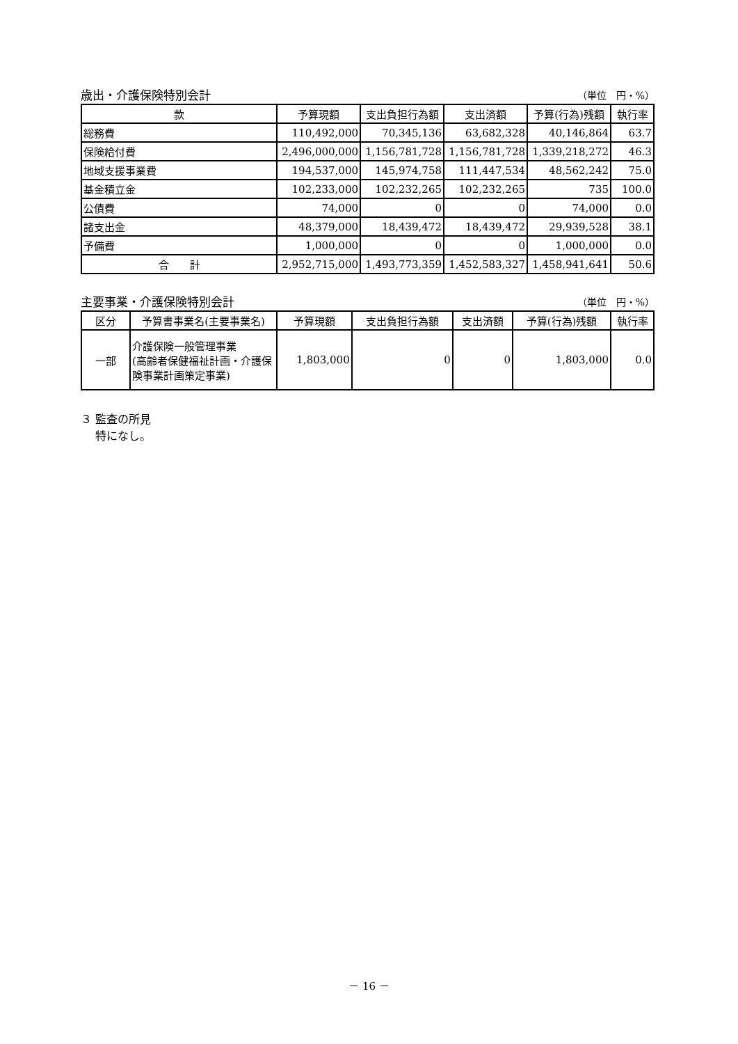歳出・介護保険特別会計 （単位　円・%）
| 款 | 予算現額 | 支出負担行為額 | 支出済額 | 予算(行為)残額 | 執行率 |
| --- | --- | --- | --- | --- | --- |
| 総務費 | 110,492,000 | 70,345,136 | 63,682,328 | 40,146,864 | 63.7 |
| 保険給付費 | 2,496,000,000 | 1,156,781,728 | 1,156,781,728 | 1,339,218,272 | 46.3 |
| 地域支援事業費 | 194,537,000 | 145,974,758 | 111,447,534 | 48,562,242 | 75.0 |
| 基金積立金 | 102,233,000 | 102,232,265 | 102,232,265 | 735 | 100.0 |
| 公債費 | 74,000 | 0 | 0 | 74,000 | 0.0 |
| 諸支出金 | 48,379,000 | 18,439,472 | 18,439,472 | 29,939,528 | 38.1 |
| 予備費 | 1,000,000 | 0 | 0 | 1,000,000 | 0.0 |
| 合 計 | 2,952,715,000 | 1,493,773,359 | 1,452,583,327 | 1,458,941,641 | 50.6 |
主要事業・介護保険特別会計 （単位　円・%）
| 区分 | 予算書事業名(主要事業名) | 予算現額 | 支出負担行為額 | 支出済額 | 予算(行為)残額 | 執行率 |
| --- | --- | --- | --- | --- | --- | --- |
| 一部 | 介護保険一般管理事業 (高齢者保健福祉計画・介護保険事業計画策定事業) | 1,803,000 | 0 | 0 | 1,803,000 | 0.0 |
３ 監査の所見
　 特になし。
－ 16 －